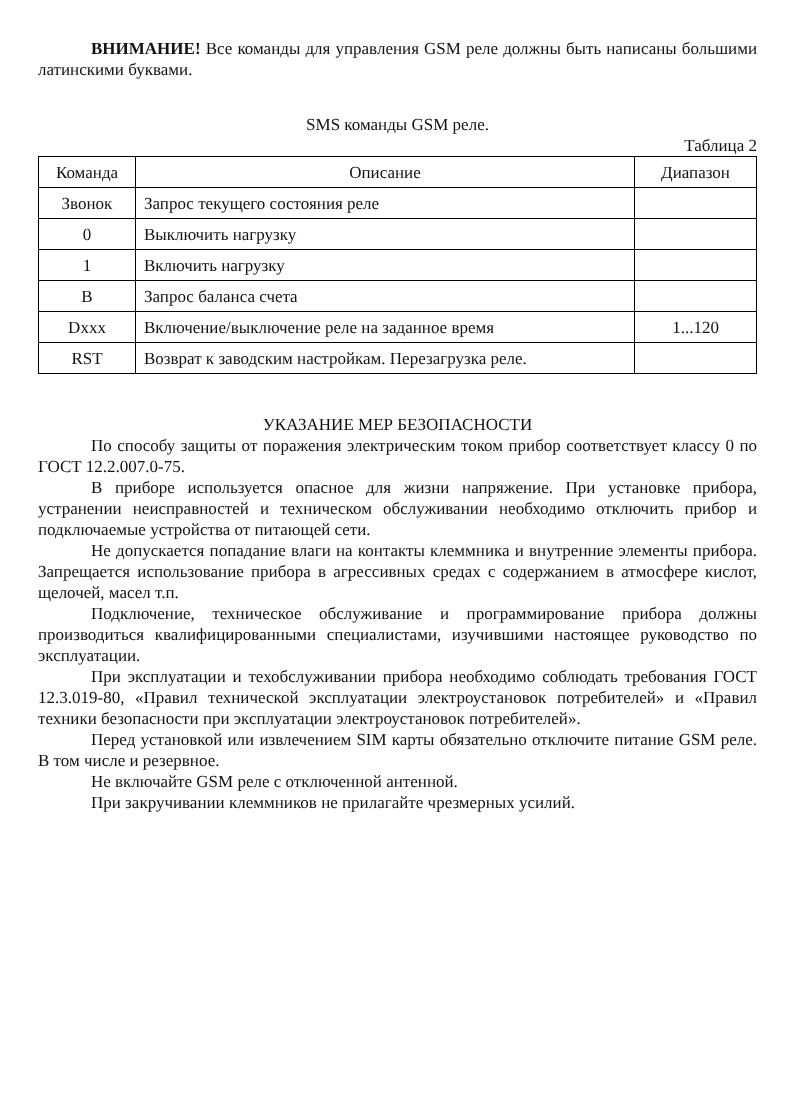ВНИМАНИЕ! Все команды для управления GSM реле должны быть написаны большими латинскими буквами.
SMS команды GSM реле.
Таблица 2
| Команда | Описание | Диапазон |
| --- | --- | --- |
| Звонок | Запрос текущего состояния реле | |
| 0 | Выключить нагрузку | |
| 1 | Включить нагрузку | |
| B | Запрос баланса счета | |
| Dxxx | Включение/выключение реле на заданное время | 1...120 |
| RST | Возврат к заводским настройкам. Перезагрузка реле. | |
УКАЗАНИЕ МЕР БЕЗОПАСНОСТИ
По способу защиты от поражения электрическим током прибор соответствует классу 0 по ГОСТ 12.2.007.0-75.
В приборе используется опасное для жизни напряжение. При установке прибора, устранении неисправностей и техническом обслуживании необходимо отключить прибор и подключаемые устройства от питающей сети.
Не допускается попадание влаги на контакты клеммника и внутренние элементы прибора. Запрещается использование прибора в агрессивных средах с содержанием в атмосфере кислот, щелочей, масел т.п.
Подключение, техническое обслуживание и программирование прибора должны производиться квалифицированными специалистами, изучившими настоящее руководство по эксплуатации.
При эксплуатации и техобслуживании прибора необходимо соблюдать требования ГОСТ 12.3.019-80, «Правил технической эксплуатации электроустановок потребителей» и «Правил техники безопасности при эксплуатации электроустановок потребителей».
Перед установкой или извлечением SIM карты обязательно отключите питание GSM реле. В том числе и резервное.
Не включайте GSM реле с отключенной антенной.
При закручивании клеммников не прилагайте чрезмерных усилий.